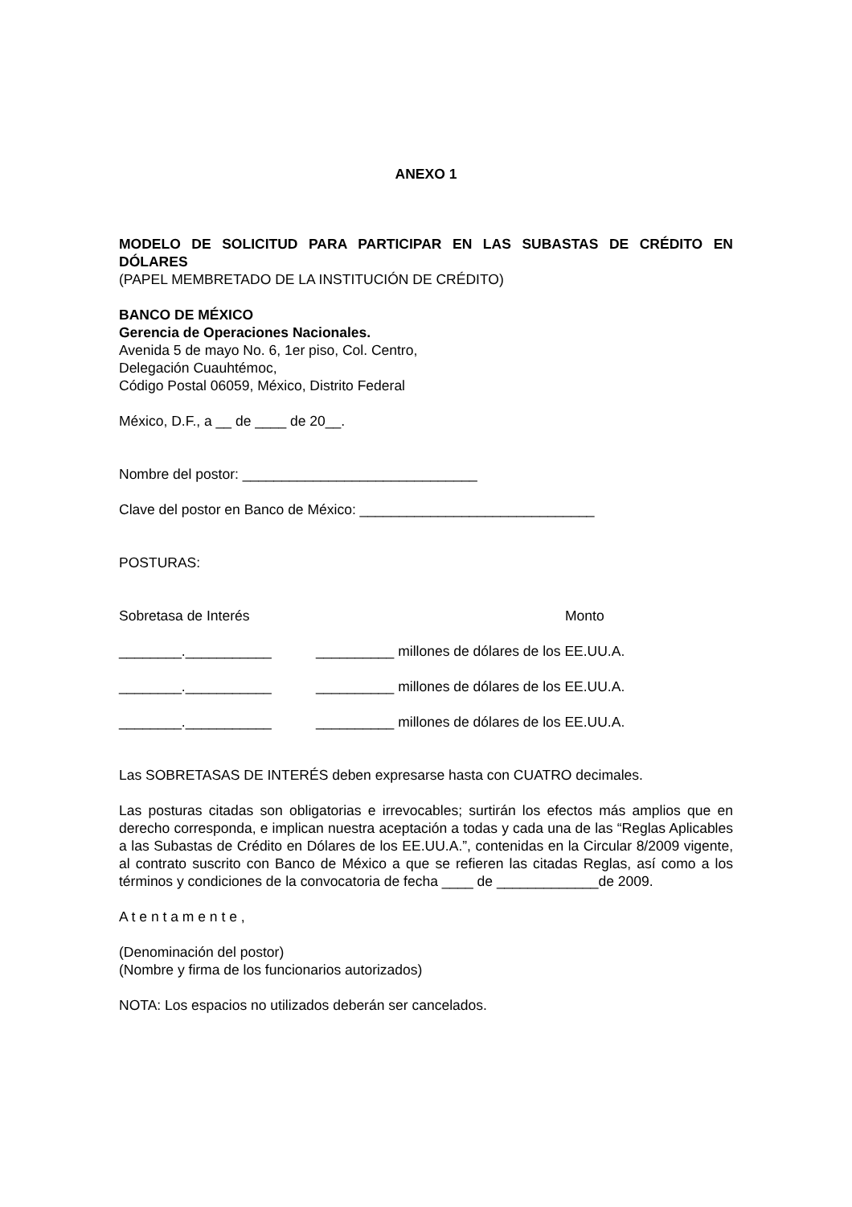ANEXO 1
MODELO DE SOLICITUD PARA PARTICIPAR EN LAS SUBASTAS DE CRÉDITO EN DÓLARES
(PAPEL MEMBRETADO DE LA INSTITUCIÓN DE CRÉDITO)
BANCO DE MÉXICO
Gerencia de Operaciones Nacionales.
Avenida 5 de mayo No. 6, 1er piso, Col. Centro,
Delegación Cuauhtémoc,
Código Postal 06059, México, Distrito Federal
México, D.F., a __ de ____ de 20__.
Nombre del postor: ______________________________
Clave del postor en Banco de México: ______________________________
POSTURAS:
Sobretasa de Interés Monto
________.___________ __________ millones de dólares de los EE.UU.A.
________.___________ __________ millones de dólares de los EE.UU.A.
________.___________ __________ millones de dólares de los EE.UU.A.
Las SOBRETASAS DE INTERÉS deben expresarse hasta con CUATRO decimales.
Las posturas citadas son obligatorias e irrevocables; surtirán los efectos más amplios que en derecho corresponda, e implican nuestra aceptación a todas y cada una de las “Reglas Aplicables a las Subastas de Crédito en Dólares de los EE.UU.A.”, contenidas en la Circular 8/2009 vigente, al contrato suscrito con Banco de México a que se refieren las citadas Reglas, así como a los términos y condiciones de la convocatoria de fecha ____ de _____________de 2009.
A t e n t a m e n t e ,
(Denominación del postor)
(Nombre y firma de los funcionarios autorizados)
NOTA: Los espacios no utilizados deberán ser cancelados.